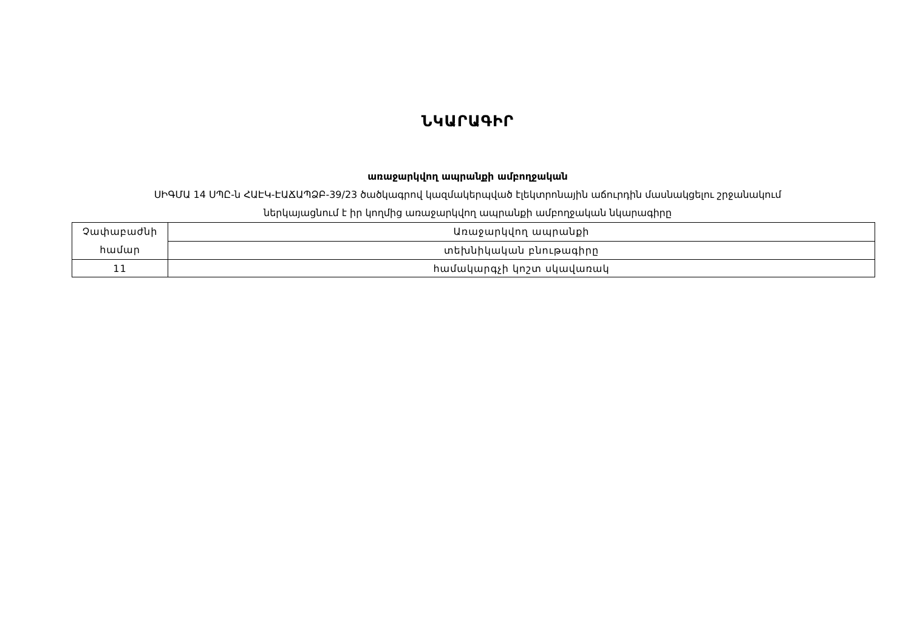ՆԿԱՐԱԳԻՐ
առաջարկվող ապրանքի ամբողջական
ՍԻԳՄԱ 14 ՍՊԸ-ն ՀԱԷԿ-ԷԱՃԱՊՁԲ-39/23 ծածկագրով կազմակերպված էլեկտրոնային աճուրդին մասնակցելու շրջանակում
ներկայացնում է իր կողմից առաջարկվող ապրանքի ամբողջական նկարագիրը
| Չափաբաժնի համար | Առաջարկվող ապրանքի |
| | տեխնիկական բնութագիրը |
| 11 | համակարգչի կոշտ սկավառակ |